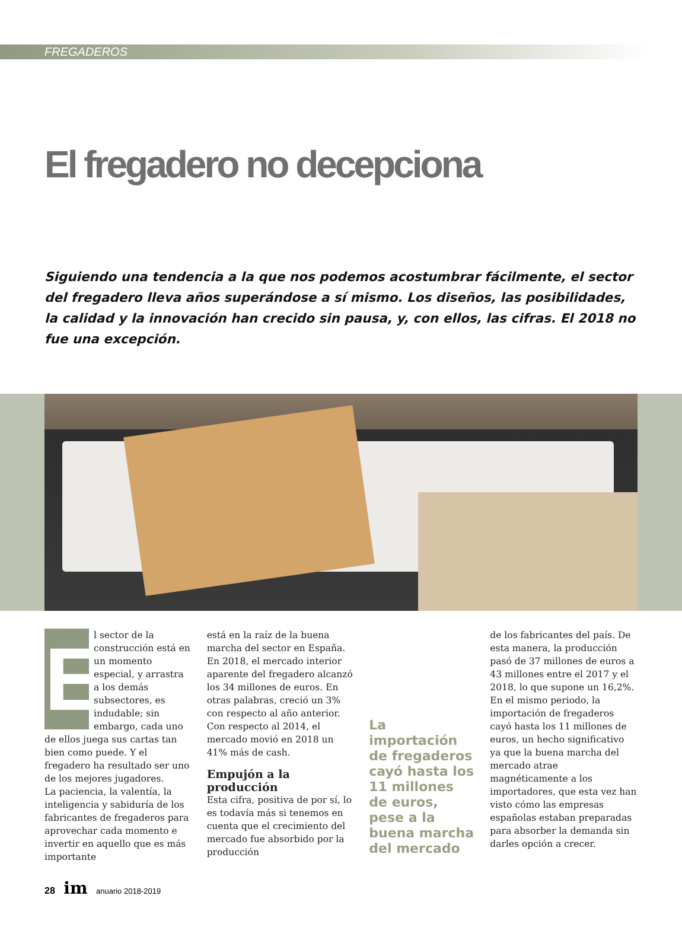FREGADEROS
El fregadero no decepciona
Siguiendo una tendencia a la que nos podemos acostumbrar fácilmente, el sector del fregadero lleva años superándose a sí mismo. Los diseños, las posibilidades, la calidad y la innovación han crecido sin pausa, y, con ellos, las cifras. El 2018 no fue una excepción.
E
l sector de la construcción está en un momento especial, y arrastra a los demás subsectores, es indudable; sin embargo, cada uno de ellos juega sus cartas tan bien como puede. Y el fregadero ha resultado ser uno de los mejores jugadores.
La paciencia, la valentía, la inteligencia y sabiduría de los fabricantes de fregaderos para aprovechar cada momento e invertir en aquello que es más importante
está en la raíz de la buena marcha del sector en España.
En 2018, el mercado interior aparente del fregadero alcanzó los 34 millones de euros. En otras palabras, creció un 3% con respecto al año anterior. Con respecto al 2014, el mercado movió en 2018 un 41% más de cash.
Empujón a la producción
Esta cifra, positiva de por sí, lo es todavía más si tenemos en cuenta que el crecimiento del mercado fue absorbido por la producción
La importación de fregaderos cayó hasta los 11 millones de euros, pese a la buena marcha del mercado
de los fabricantes del país. De esta manera, la producción pasó de 37 millones de euros a 43 millones entre el 2017 y el 2018, lo que supone un 16,2%.
En el mismo periodo, la importación de fregaderos cayó hasta los 11 millones de euros, un hecho significativo ya que la buena marcha del mercado atrae magnéticamente a los importadores, que esta vez han visto cómo las empresas españolas estaban preparadas para absorber la demanda sin darles opción a crecer.
28 im anuario 2018-2019